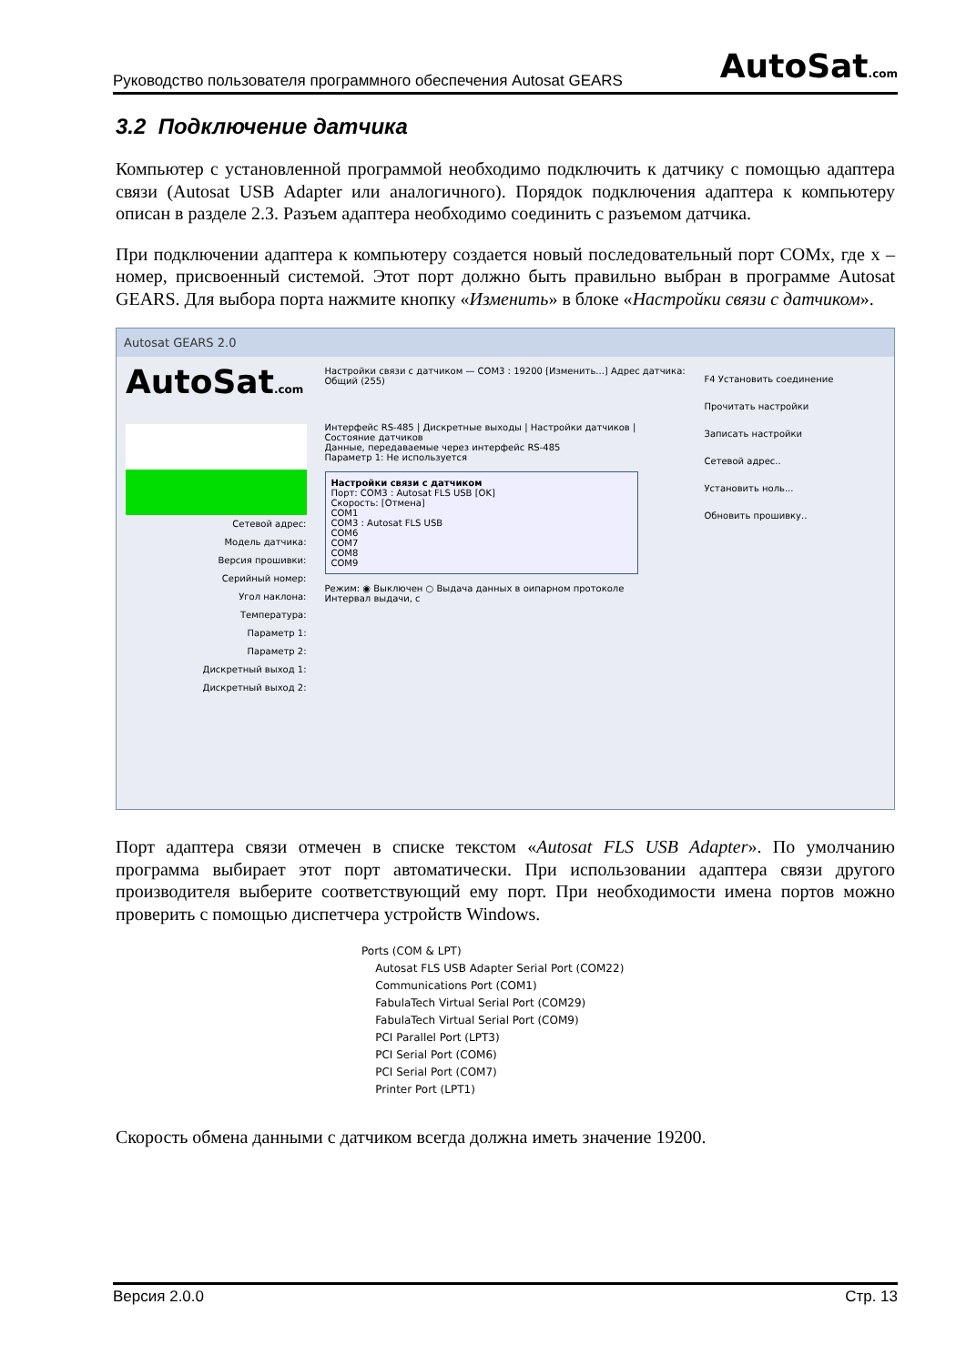Руководство пользователя программного обеспечения Autosat GEARS AutoSat.com
3.2 Подключение датчика
Компьютер с установленной программой необходимо подключить к датчику с помощью адаптера связи (Autosat USB Adapter или аналогичного). Порядок подключения адаптера к компьютеру описан в разделе 2.3. Разъем адаптера необходимо соединить с разъемом датчика.
При подключении адаптера к компьютеру создается новый последовательный порт COMx, где x – номер, присвоенный системой. Этот порт должно быть правильно выбран в программе Autosat GEARS. Для выбора порта нажмите кнопку «Изменить» в блоке «Настройки связи с датчиком».
Autosat GEARS 2.0
AutoSat.com
Сетевой адрес:
Модель датчика:
Версия прошивки:
Серийный номер:
Угол наклона:
Температура:
Параметр 1:
Параметр 2:
Дискретный выход 1:
Дискретный выход 2:
Настройки связи с датчиком — COM3 : 19200 [Изменить...] Адрес датчика: Общий (255)
Интерфейс RS-485 | Дискретные выходы | Настройки датчиков | Состояние датчиков
Данные, передаваемые через интерфейс RS-485
Параметр 1: Не используется
Настройки связи с датчиком
Порт: COM3 : Autosat FLS USB [OK]
Скорость: [Отмена]
COM1
COM3 : Autosat FLS USB
COM6
COM7
COM8
COM9
Режим: ◉ Выключен ○ Выдача данных в оипарном протоколе
Интервал выдачи, с
F4 Установить соединение
Прочитать настройки
Записать настройки
Сетевой адрес..
Установить ноль...
Обновить прошивку..
Порт адаптера связи отмечен в списке текстом «Autosat FLS USB Adapter». По умолчанию программа выбирает этот порт автоматически. При использовании адаптера связи другого производителя выберите соответствующий ему порт. При необходимости имена портов можно проверить с помощью диспетчера устройств Windows.
Ports (COM & LPT)
Autosat FLS USB Adapter Serial Port (COM22)
Communications Port (COM1)
FabulaTech Virtual Serial Port (COM29)
FabulaTech Virtual Serial Port (COM9)
PCI Parallel Port (LPT3)
PCI Serial Port (COM6)
PCI Serial Port (COM7)
Printer Port (LPT1)
Скорость обмена данными с датчиком всегда должна иметь значение 19200.
Версия 2.0.0 Стр. 13